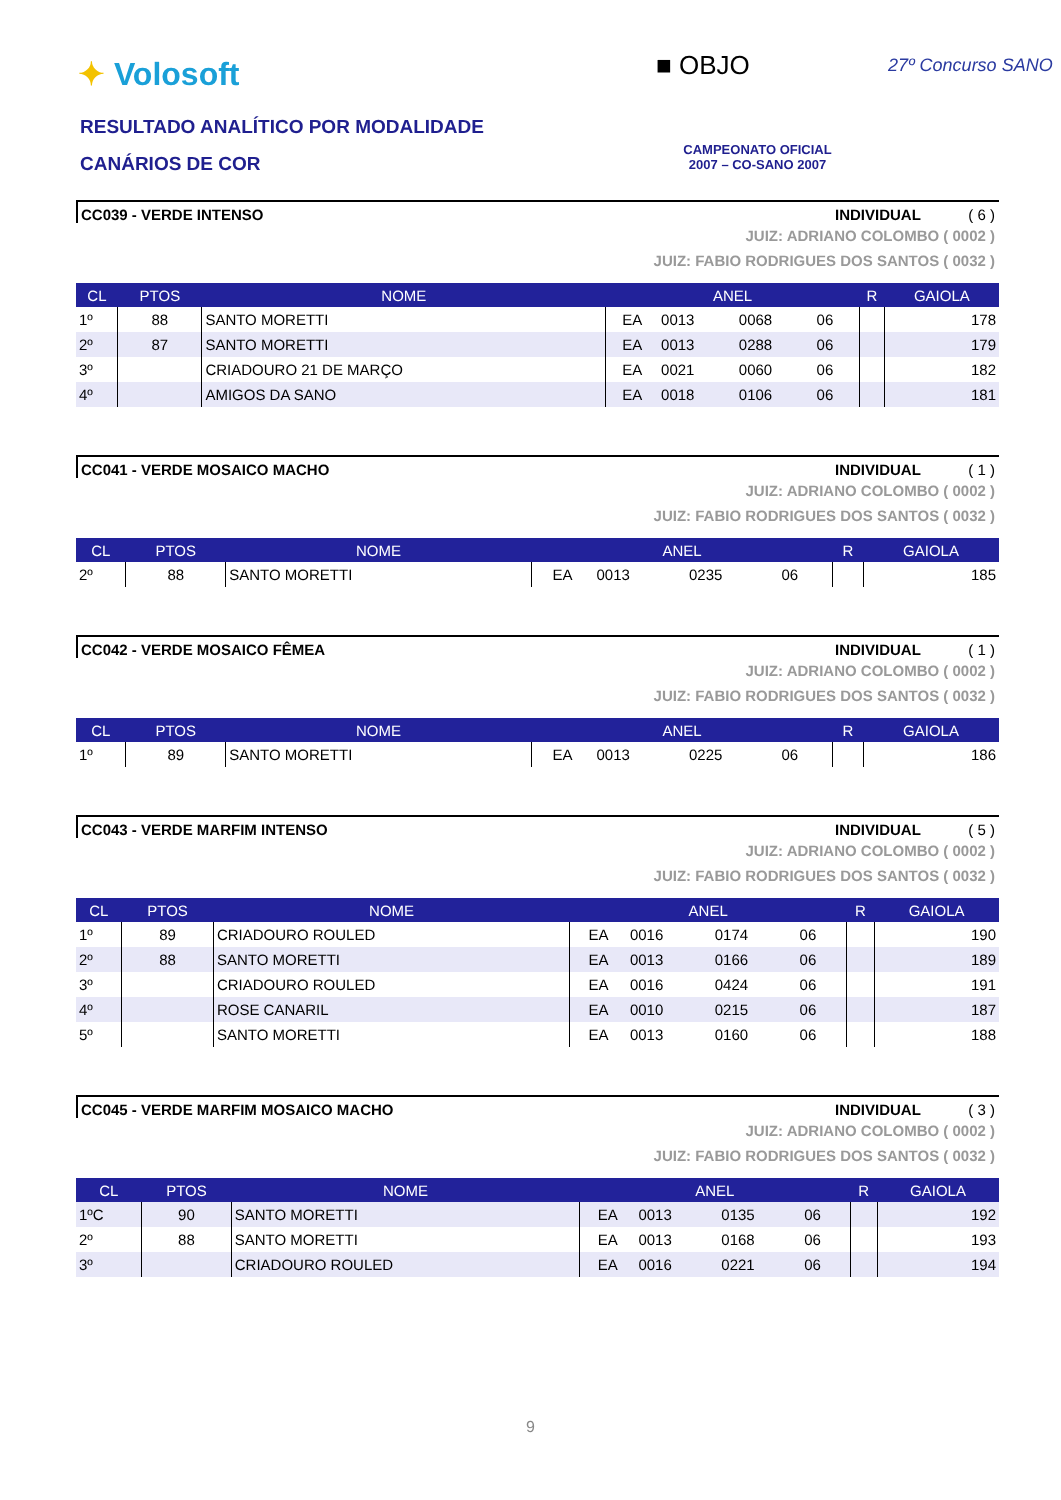✦ Volosoft
RESULTADO ANALÍTICO POR MODALIDADE
CANÁRIOS DE COR
■ OBJO 27º Concurso SANO
CAMPEONATO OFICIAL
2007 – CO-SANO 2007
CC039 - VERDE INTENSO INDIVIDUAL ( 6 )
JUIZ: ADRIANO COLOMBO ( 0002 )
JUIZ: FABIO RODRIGUES DOS SANTOS ( 0032 )
| CL | PTOS | NOME | ANEL | | | | R | GAIOLA |
| --- | --- | --- | --- | --- | --- | --- | --- | --- |
| 1º | 88 | SANTO MORETTI | EA | 0013 | 0068 | 06 | | 178 |
| 2º | 87 | SANTO MORETTI | EA | 0013 | 0288 | 06 | | 179 |
| 3º | | CRIADOURO 21 DE MARÇO | EA | 0021 | 0060 | 06 | | 182 |
| 4º | | AMIGOS DA SANO | EA | 0018 | 0106 | 06 | | 181 |
CC041 - VERDE MOSAICO MACHO INDIVIDUAL ( 1 )
JUIZ: ADRIANO COLOMBO ( 0002 )
JUIZ: FABIO RODRIGUES DOS SANTOS ( 0032 )
| CL | PTOS | NOME | ANEL | | | | R | GAIOLA |
| --- | --- | --- | --- | --- | --- | --- | --- | --- |
| 2º | 88 | SANTO MORETTI | EA | 0013 | 0235 | 06 | | 185 |
CC042 - VERDE MOSAICO FÊMEA INDIVIDUAL ( 1 )
JUIZ: ADRIANO COLOMBO ( 0002 )
JUIZ: FABIO RODRIGUES DOS SANTOS ( 0032 )
| CL | PTOS | NOME | ANEL | | | | R | GAIOLA |
| --- | --- | --- | --- | --- | --- | --- | --- | --- |
| 1º | 89 | SANTO MORETTI | EA | 0013 | 0225 | 06 | | 186 |
CC043 - VERDE MARFIM INTENSO INDIVIDUAL ( 5 )
JUIZ: ADRIANO COLOMBO ( 0002 )
JUIZ: FABIO RODRIGUES DOS SANTOS ( 0032 )
| CL | PTOS | NOME | ANEL | | | | R | GAIOLA |
| --- | --- | --- | --- | --- | --- | --- | --- | --- |
| 1º | 89 | CRIADOURO ROULED | EA | 0016 | 0174 | 06 | | 190 |
| 2º | 88 | SANTO MORETTI | EA | 0013 | 0166 | 06 | | 189 |
| 3º | | CRIADOURO ROULED | EA | 0016 | 0424 | 06 | | 191 |
| 4º | | ROSE CANARIL | EA | 0010 | 0215 | 06 | | 187 |
| 5º | | SANTO MORETTI | EA | 0013 | 0160 | 06 | | 188 |
CC045 - VERDE MARFIM MOSAICO MACHO INDIVIDUAL ( 3 )
JUIZ: ADRIANO COLOMBO ( 0002 )
JUIZ: FABIO RODRIGUES DOS SANTOS ( 0032 )
| CL | PTOS | NOME | ANEL | | | | R | GAIOLA |
| --- | --- | --- | --- | --- | --- | --- | --- | --- |
| 1ºC | 90 | SANTO MORETTI | EA | 0013 | 0135 | 06 | | 192 |
| 2º | 88 | SANTO MORETTI | EA | 0013 | 0168 | 06 | | 193 |
| 3º | | CRIADOURO ROULED | EA | 0016 | 0221 | 06 | | 194 |
9